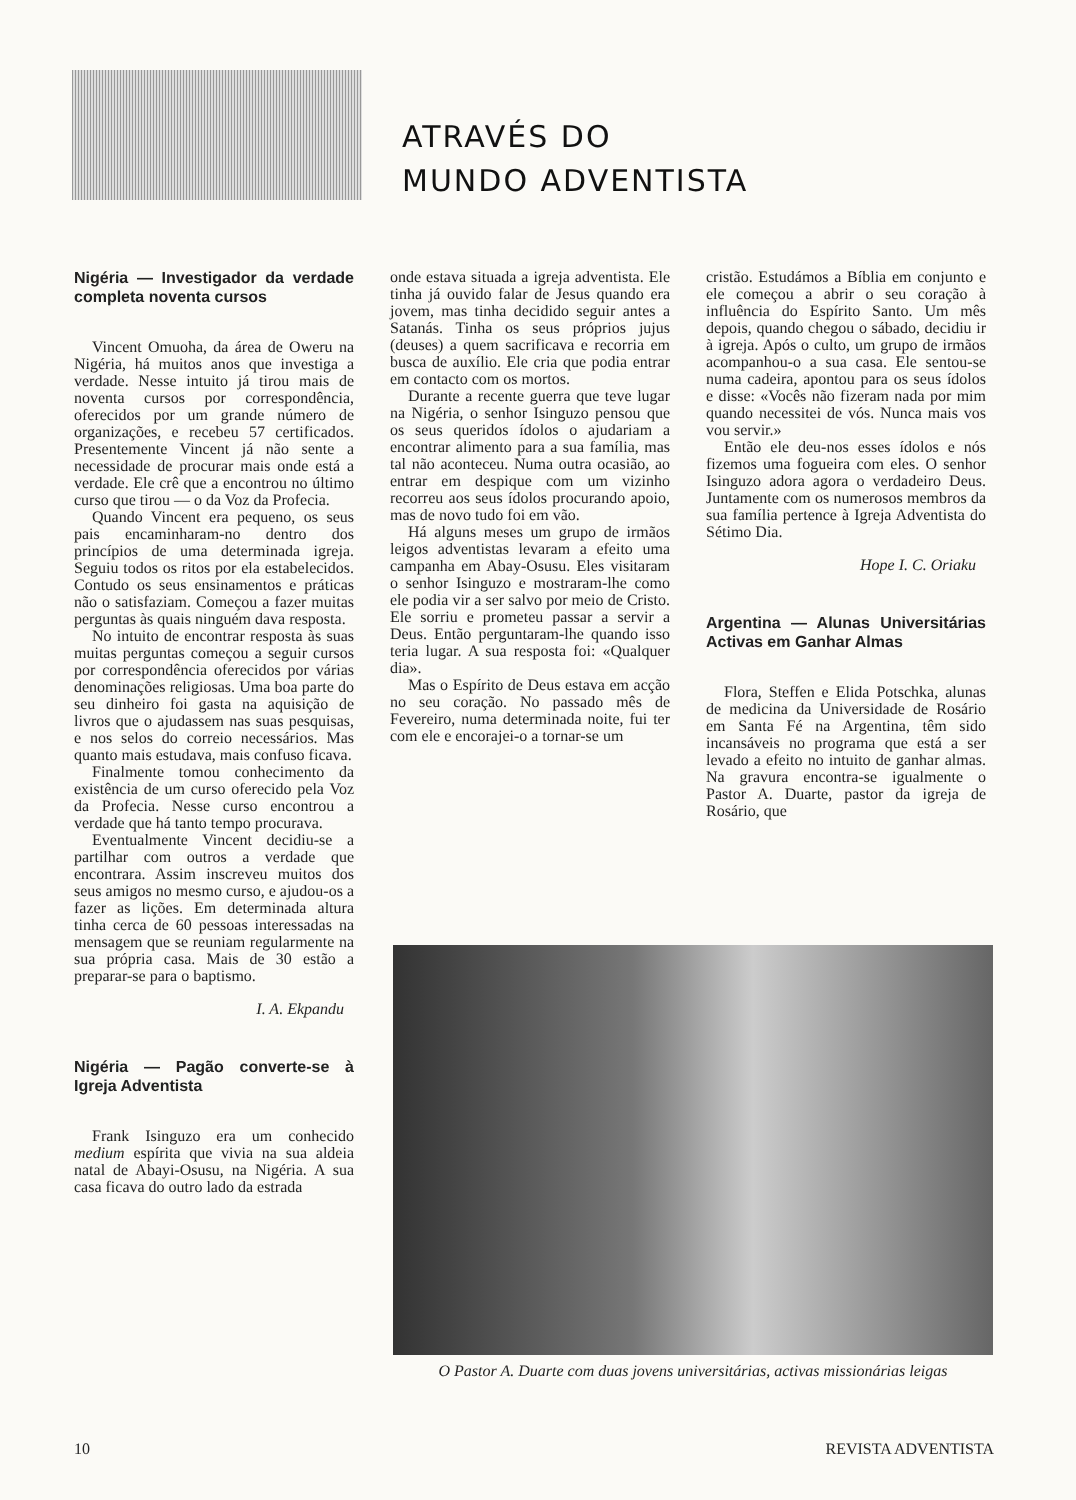ATRAVÉS DO
MUNDO ADVENTISTA
Nigéria — Investigador da verdade completa noventa cursos
Vincent Omuoha, da área de Oweru na Nigéria, há muitos anos que investiga a verdade. Nesse intuito já tirou mais de noventa cursos por correspondência, oferecidos por um grande número de organizações, e recebeu 57 certificados. Presentemente Vincent já não sente a necessidade de procurar mais onde está a verdade. Ele crê que a encontrou no último curso que tirou — o da Voz da Profecia.
Quando Vincent era pequeno, os seus pais encaminharam-no dentro dos princípios de uma determinada igreja. Seguiu todos os ritos por ela estabelecidos. Contudo os seus ensinamentos e práticas não o satisfaziam. Começou a fazer muitas perguntas às quais ninguém dava resposta.
No intuito de encontrar resposta às suas muitas perguntas começou a seguir cursos por correspondência oferecidos por várias denominações religiosas. Uma boa parte do seu dinheiro foi gasta na aquisição de livros que o ajudassem nas suas pesquisas, e nos selos do correio necessários. Mas quanto mais estudava, mais confuso ficava.
Finalmente tomou conhecimento da existência de um curso oferecido pela Voz da Profecia. Nesse curso encontrou a verdade que há tanto tempo procurava.
Eventualmente Vincent decidiu-se a partilhar com outros a verdade que encontrara. Assim inscreveu muitos dos seus amigos no mesmo curso, e ajudou-os a fazer as lições. Em determinada altura tinha cerca de 60 pessoas interessadas na mensagem que se reuniam regularmente na sua própria casa. Mais de 30 estão a preparar-se para o baptismo.
I. A. Ekpandu
Nigéria — Pagão converte-se à Igreja Adventista
Frank Isinguzo era um conhecido medium espírita que vivia na sua aldeia natal de Abayi-Osusu, na Nigéria. A sua casa ficava do outro lado da estrada
onde estava situada a igreja adventista. Ele tinha já ouvido falar de Jesus quando era jovem, mas tinha decidido seguir antes a Satanás. Tinha os seus próprios jujus (deuses) a quem sacrificava e recorria em busca de auxílio. Ele cria que podia entrar em contacto com os mortos.
Durante a recente guerra que teve lugar na Nigéria, o senhor Isinguzo pensou que os seus queridos ídolos o ajudariam a encontrar alimento para a sua família, mas tal não aconteceu. Numa outra ocasião, ao entrar em despique com um vizinho recorreu aos seus ídolos procurando apoio, mas de novo tudo foi em vão.
Há alguns meses um grupo de irmãos leigos adventistas levaram a efeito uma campanha em Abay-Osusu. Eles visitaram o senhor Isinguzo e mostraram-lhe como ele podia vir a ser salvo por meio de Cristo. Ele sorriu e prometeu passar a servir a Deus. Então perguntaram-lhe quando isso teria lugar. A sua resposta foi: «Qualquer dia».
Mas o Espírito de Deus estava em acção no seu coração. No passado mês de Fevereiro, numa determinada noite, fui ter com ele e encorajei-o a tornar-se um
cristão. Estudámos a Bíblia em conjunto e ele começou a abrir o seu coração à influência do Espírito Santo. Um mês depois, quando chegou o sábado, decidiu ir à igreja. Após o culto, um grupo de irmãos acompanhou-o a sua casa. Ele sentou-se numa cadeira, apontou para os seus ídolos e disse: «Vocês não fizeram nada por mim quando necessitei de vós. Nunca mais vos vou servir.»
Então ele deu-nos esses ídolos e nós fizemos uma fogueira com eles. O senhor Isinguzo adora agora o verdadeiro Deus. Juntamente com os numerosos membros da sua família pertence à Igreja Adventista do Sétimo Dia.
Hope I. C. Oriaku
Argentina — Alunas Universitárias Activas em Ganhar Almas
Flora, Steffen e Elida Potschka, alunas de medicina da Universidade de Rosário em Santa Fé na Argentina, têm sido incansáveis no programa que está a ser levado a efeito no intuito de ganhar almas. Na gravura encontra-se igualmente o Pastor A. Duarte, pastor da igreja de Rosário, que
O Pastor A. Duarte com duas jovens universitárias, activas missionárias leigas
10 REVISTA ADVENTISTA